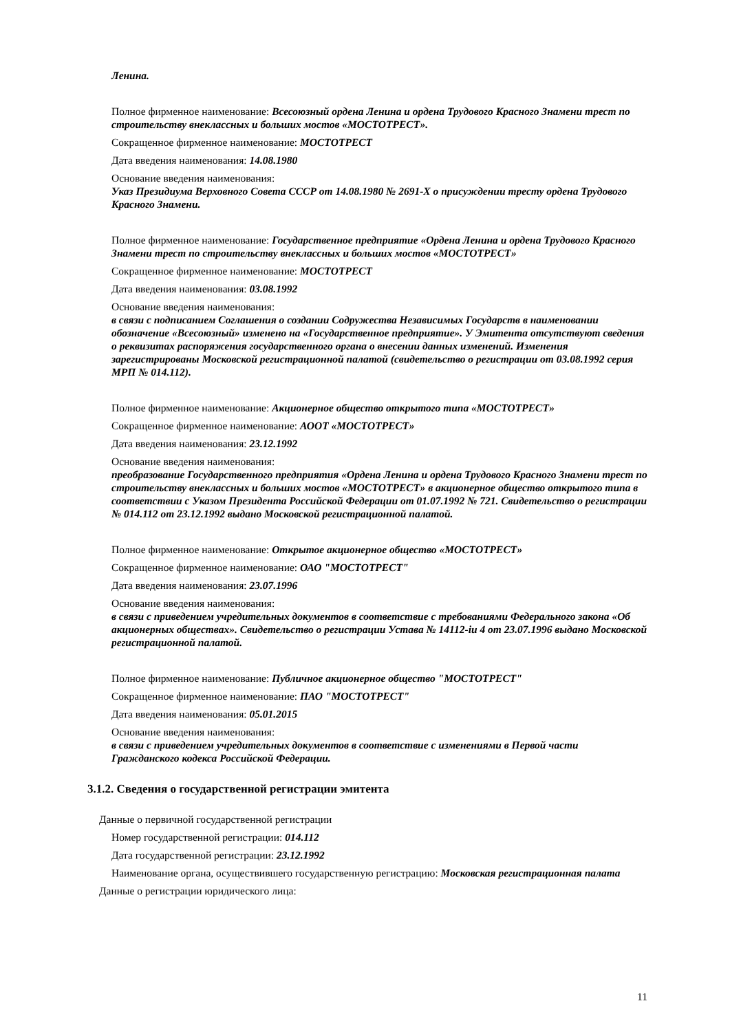Ленина.
Полное фирменное наименование: Всесоюзный ордена Ленина и ордена Трудового Красного Знамени трест по строительству внеклассных и больших мостов «МОСТОТРЕСТ».
Сокращенное фирменное наименование: МОСТОТРЕСТ
Дата введения наименования: 14.08.1980
Основание введения наименования:
Указ Президиума Верховного Совета СССР от 14.08.1980 № 2691-X о присуждении тресту ордена Трудового Красного Знамени.
Полное фирменное наименование: Государственное предприятие «Ордена Ленина и ордена Трудового Красного Знамени трест по строительству внеклассных и больших мостов «МОСТОТРЕСТ»
Сокращенное фирменное наименование: МОСТОТРЕСТ
Дата введения наименования: 03.08.1992
Основание введения наименования:
в связи с подписанием Соглашения о создании Содружества Независимых Государств в наименовании обозначение «Всесоюзный» изменено на «Государственное предприятие». У Эмитента отсутствуют сведения о реквизитах распоряжения государственного органа о внесении данных изменений. Изменения зарегистрированы Московской регистрационной палатой (свидетельство о регистрации от 03.08.1992 серия МРП № 014.112).
Полное фирменное наименование: Акционерное общество открытого типа «МОСТОТРЕСТ»
Сокращенное фирменное наименование: АООТ «МОСТОТРЕСТ»
Дата введения наименования: 23.12.1992
Основание введения наименования:
преобразование Государственного предприятия «Ордена Ленина и ордена Трудового Красного Знамени трест по строительству внеклассных и больших мостов «МОСТОТРЕСТ» в акционерное общество открытого типа в соответствии с Указом Президента Российской Федерации от 01.07.1992 № 721. Свидетельство о регистрации № 014.112 от 23.12.1992 выдано Московской регистрационной палатой.
Полное фирменное наименование: Открытое акционерное общество «МОСТОТРЕСТ»
Сокращенное фирменное наименование: ОАО "МОСТОТРЕСТ"
Дата введения наименования: 23.07.1996
Основание введения наименования:
в связи с приведением учредительных документов в соответствие с требованиями Федерального закона «Об акционерных обществах». Свидетельство о регистрации Устава № 14112-iu 4 от 23.07.1996 выдано Московской регистрационной палатой.
Полное фирменное наименование: Публичное акционерное общество "МОСТОТРЕСТ"
Сокращенное фирменное наименование: ПАО "МОСТОТРЕСТ"
Дата введения наименования: 05.01.2015
Основание введения наименования:
в связи с приведением учредительных документов в соответствие с изменениями в Первой части Гражданского кодекса Российской Федерации.
3.1.2. Сведения о государственной регистрации эмитента
Данные о первичной государственной регистрации
Номер государственной регистрации: 014.112
Дата государственной регистрации: 23.12.1992
Наименование органа, осуществившего государственную регистрацию: Московская регистрационная палата
Данные о регистрации юридического лица:
11